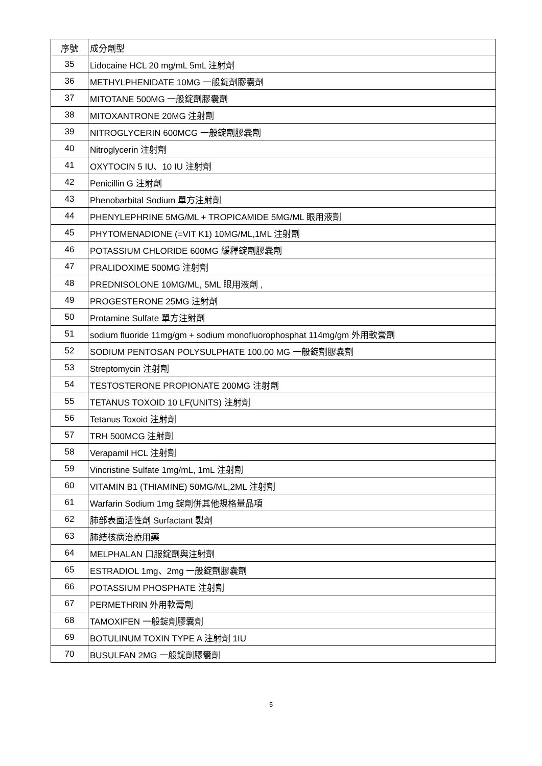| 序號 | 成分劑型 |
| --- | --- |
| 35 | Lidocaine HCL 20 mg/mL 5mL 注射劑 |
| 36 | METHYLPHENIDATE 10MG 一般錠劑膠囊劑 |
| 37 | MITOTANE 500MG 一般錠劑膠囊劑 |
| 38 | MITOXANTRONE 20MG 注射劑 |
| 39 | NITROGLYCERIN 600MCG 一般錠劑膠囊劑 |
| 40 | Nitroglycerin 注射劑 |
| 41 | OXYTOCIN 5 IU、10 IU 注射劑 |
| 42 | Penicillin G 注射劑 |
| 43 | Phenobarbital Sodium 單方注射劑 |
| 44 | PHENYLEPHRINE 5MG/ML + TROPICAMIDE 5MG/ML 眼用液劑 |
| 45 | PHYTOMENADIONE (=VIT K1) 10MG/ML,1ML 注射劑 |
| 46 | POTASSIUM CHLORIDE 600MG 緩釋錠劑膠囊劑 |
| 47 | PRALIDOXIME 500MG 注射劑 |
| 48 | PREDNISOLONE 10MG/ML, 5ML 眼用液劑 , |
| 49 | PROGESTERONE 25MG 注射劑 |
| 50 | Protamine Sulfate 單方注射劑 |
| 51 | sodium fluoride 11mg/gm + sodium monofluorophosphat 114mg/gm 外用軟膏劑 |
| 52 | SODIUM PENTOSAN POLYSULPHATE 100.00 MG 一般錠劑膠囊劑 |
| 53 | Streptomycin 注射劑 |
| 54 | TESTOSTERONE PROPIONATE 200MG 注射劑 |
| 55 | TETANUS TOXOID 10 LF(UNITS) 注射劑 |
| 56 | Tetanus Toxoid 注射劑 |
| 57 | TRH 500MCG 注射劑 |
| 58 | Verapamil HCL 注射劑 |
| 59 | Vincristine Sulfate 1mg/mL, 1mL 注射劑 |
| 60 | VITAMIN B1 (THIAMINE) 50MG/ML,2ML 注射劑 |
| 61 | Warfarin Sodium 1mg 錠劑併其他規格量品項 |
| 62 | 肺部表面活性劑 Surfactant 製劑 |
| 63 | 肺結核病治療用藥 |
| 64 | MELPHALAN 口服錠劑與注射劑 |
| 65 | ESTRADIOL 1mg、2mg 一般錠劑膠囊劑 |
| 66 | POTASSIUM PHOSPHATE 注射劑 |
| 67 | PERMETHRIN 外用軟膏劑 |
| 68 | TAMOXIFEN 一般錠劑膠囊劑 |
| 69 | BOTULINUM TOXIN TYPE A 注射劑 1IU |
| 70 | BUSULFAN 2MG 一般錠劑膠囊劑 |
5